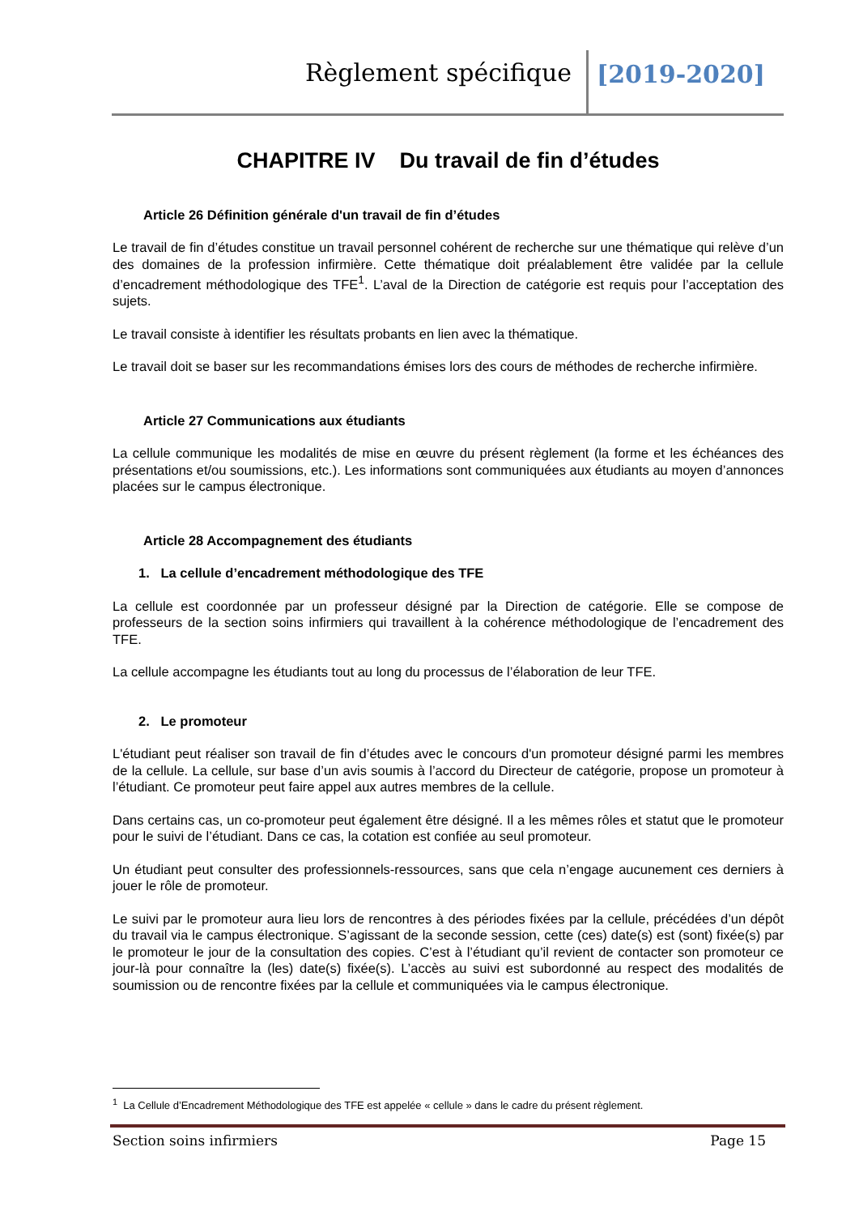Règlement spécifique [2019-2020]
CHAPITRE IV Du travail de fin d’études
Article 26 Définition générale d'un travail de fin d’études
Le travail de fin d’études constitue un travail personnel cohérent de recherche sur une thématique qui relève d’un des domaines de la profession infirmière. Cette thématique doit préalablement être validée par la cellule d’encadrement méthodologique des TFE<sup>1</sup>. L’aval de la Direction de catégorie est requis pour l’acceptation des sujets.
Le travail consiste à identifier les résultats probants en lien avec la thématique.
Le travail doit se baser sur les recommandations émises lors des cours de méthodes de recherche infirmière.
Article 27 Communications aux étudiants
La cellule communique les modalités de mise en œuvre du présent règlement (la forme et les échéances des présentations et/ou soumissions, etc.). Les informations sont communiquées aux étudiants au moyen d’annonces placées sur le campus électronique.
Article 28 Accompagnement des étudiants
1. La cellule d’encadrement méthodologique des TFE
La cellule est coordonnée par un professeur désigné par la Direction de catégorie. Elle se compose de professeurs de la section soins infirmiers qui travaillent à la cohérence méthodologique de l’encadrement des TFE.
La cellule accompagne les étudiants tout au long du processus de l’élaboration de leur TFE.
2. Le promoteur
L'étudiant peut réaliser son travail de fin d’études avec le concours d'un promoteur désigné parmi les membres de la cellule. La cellule, sur base d’un avis soumis à l’accord du Directeur de catégorie, propose un promoteur à l’étudiant. Ce promoteur peut faire appel aux autres membres de la cellule.
Dans certains cas, un co-promoteur peut également être désigné. Il a les mêmes rôles et statut que le promoteur pour le suivi de l’étudiant. Dans ce cas, la cotation est confiée au seul promoteur.
Un étudiant peut consulter des professionnels-ressources, sans que cela n’engage aucunement ces derniers à jouer le rôle de promoteur.
Le suivi par le promoteur aura lieu lors de rencontres à des périodes fixées par la cellule, précédées d’un dépôt du travail via le campus électronique. S’agissant de la seconde session, cette (ces) date(s) est (sont) fixée(s) par le promoteur le jour de la consultation des copies. C’est à l’étudiant qu’il revient de contacter son promoteur ce jour-là pour connaître la (les) date(s) fixée(s). L’accès au suivi est subordonné au respect des modalités de soumission ou de rencontre fixées par la cellule et communiquées via le campus électronique.
<sup>1</sup> La Cellule d’Encadrement Méthodologique des TFE est appelée « cellule » dans le cadre du présent règlement.
Section soins infirmiers Page 15